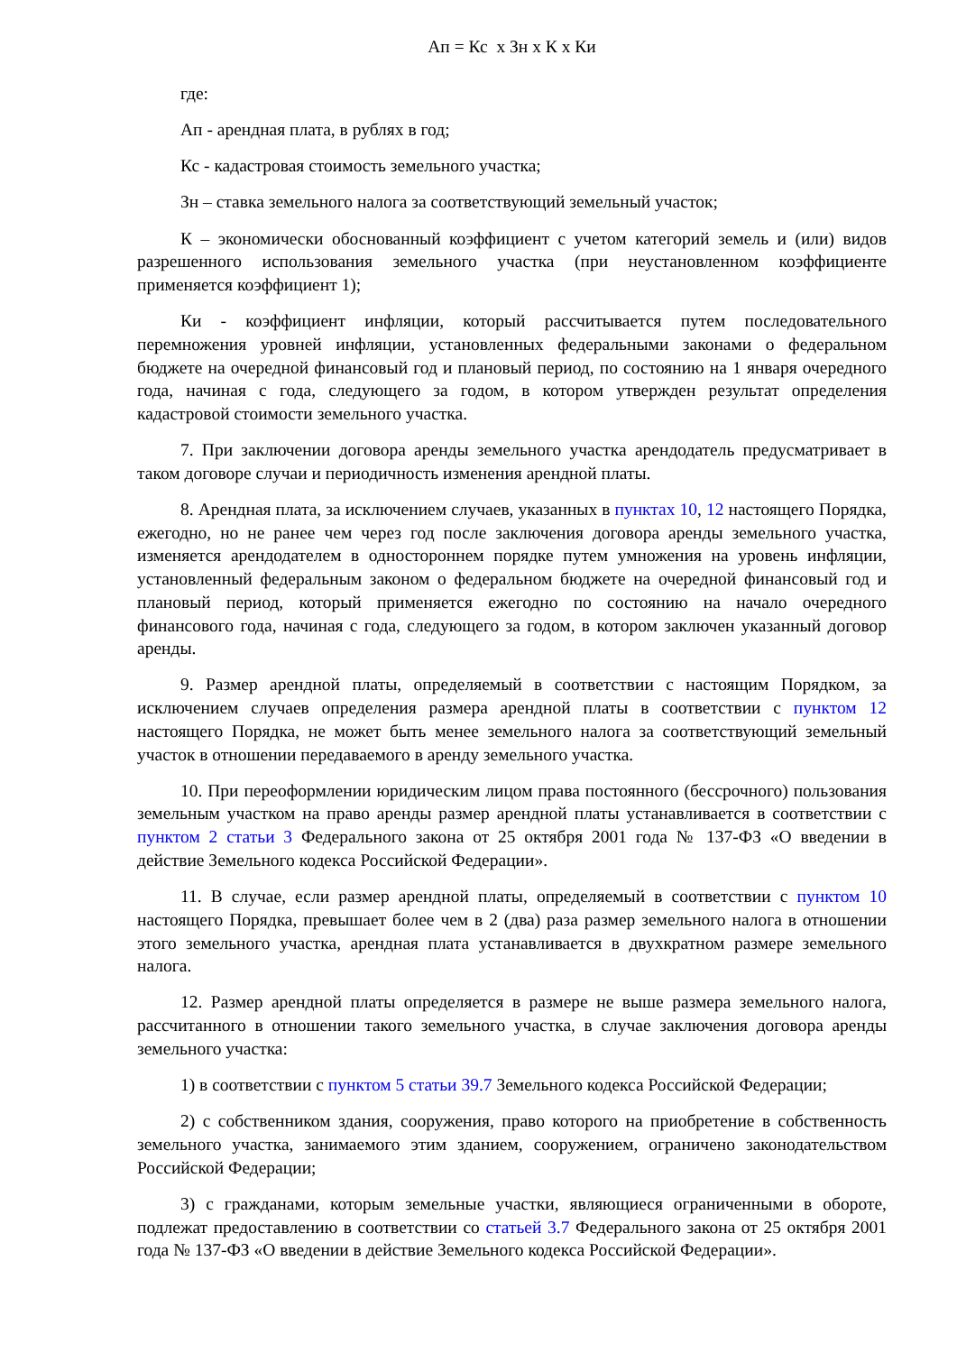Ап = Кс х Зн х К х Ки
где:
Ап - арендная плата, в рублях в год;
Кс - кадастровая стоимость земельного участка;
Зн – ставка земельного налога за соответствующий земельный участок;
К – экономически обоснованный коэффициент с учетом категорий земель и (или) видов разрешенного использования земельного участка (при неустановленном коэффициенте применяется коэффициент 1);
Ки - коэффициент инфляции, который рассчитывается путем последовательного перемножения уровней инфляции, установленных федеральными законами о федеральном бюджете на очередной финансовый год и плановый период, по состоянию на 1 января очередного года, начиная с года, следующего за годом, в котором утвержден результат определения кадастровой стоимости земельного участка.
7. При заключении договора аренды земельного участка арендодатель предусматривает в таком договоре случаи и периодичность изменения арендной платы.
8. Арендная плата, за исключением случаев, указанных в пунктах 10, 12 настоящего Порядка, ежегодно, но не ранее чем через год после заключения договора аренды земельного участка, изменяется арендодателем в одностороннем порядке путем умножения на уровень инфляции, установленный федеральным законом о федеральном бюджете на очередной финансовый год и плановый период, который применяется ежегодно по состоянию на начало очередного финансового года, начиная с года, следующего за годом, в котором заключен указанный договор аренды.
9. Размер арендной платы, определяемый в соответствии с настоящим Порядком, за исключением случаев определения размера арендной платы в соответствии с пунктом 12 настоящего Порядка, не может быть менее земельного налога за соответствующий земельный участок в отношении передаваемого в аренду земельного участка.
10. При переоформлении юридическим лицом права постоянного (бессрочного) пользования земельным участком на право аренды размер арендной платы устанавливается в соответствии с пунктом 2 статьи 3 Федерального закона от 25 октября 2001 года № 137-ФЗ «О введении в действие Земельного кодекса Российской Федерации».
11. В случае, если размер арендной платы, определяемый в соответствии с пунктом 10 настоящего Порядка, превышает более чем в 2 (два) раза размер земельного налога в отношении этого земельного участка, арендная плата устанавливается в двухкратном размере земельного налога.
12. Размер арендной платы определяется в размере не выше размера земельного налога, рассчитанного в отношении такого земельного участка, в случае заключения договора аренды земельного участка:
1) в соответствии с пунктом 5 статьи 39.7 Земельного кодекса Российской Федерации;
2) с собственником здания, сооружения, право которого на приобретение в собственность земельного участка, занимаемого этим зданием, сооружением, ограничено законодательством Российской Федерации;
3) с гражданами, которым земельные участки, являющиеся ограниченными в обороте, подлежат предоставлению в соответствии со статьей 3.7 Федерального закона от 25 октября 2001 года № 137-ФЗ «О введении в действие Земельного кодекса Российской Федерации».